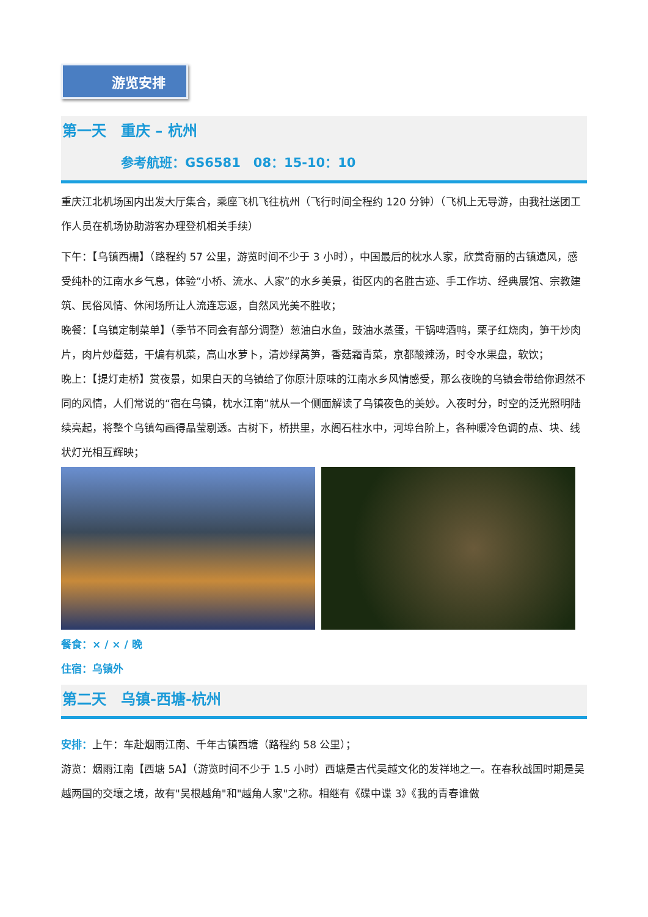游览安排
第一天　重庆 – 杭州
参考航班：GS6581　08：15-10：10
重庆江北机场国内出发大厅集合，乘座飞机飞往杭州（飞行时间全程约 120 分钟）（飞机上无导游，由我社送团工作人员在机场协助游客办理登机相关手续）
下午：【乌镇西栅】（路程约 57 公里，游览时间不少于 3 小时），中国最后的枕水人家，欣赏奇丽的古镇遗风，感受纯朴的江南水乡气息，体验“小桥、流水、人家”的水乡美景，街区内的名胜古迹、手工作坊、经典展馆、宗教建筑、民俗风情、休闲场所让人流连忘返，自然风光美不胜收；
晚餐：【乌镇定制菜单】（季节不同会有部分调整）葱油白水鱼，豉油水蒸蛋，干锅啤酒鸭，栗子红烧肉，笋干炒肉片，肉片炒蘑菇，干煸有机菜，高山水萝卜，清炒绿莴笋，香菇霜青菜，京都酸辣汤，时令水果盘，软饮；
晚上：【提灯走桥】赏夜景，如果白天的乌镇给了你原汁原味的江南水乡风情感受，那么夜晚的乌镇会带给你迥然不同的风情，人们常说的“宿在乌镇，枕水江南”就从一个侧面解读了乌镇夜色的美妙。入夜时分，时空的泛光照明陆续亮起，将整个乌镇勾画得晶莹剔透。古树下，桥拱里，水阁石柱水中，河埠台阶上，各种暖冷色调的点、块、线状灯光相互辉映；
餐食：× / × / 晚
住宿：乌镇外
第二天　乌镇-西塘-杭州
安排：上午：车赴烟雨江南、千年古镇西塘（路程约 58 公里）；
游览：烟雨江南【西塘 5A】（游览时间不少于 1.5 小时）西塘是古代吴越文化的发祥地之一。在春秋战国时期是吴越两国的交壤之境，故有"吴根越角"和"越角人家"之称。相继有《碟中谍 3》《我的青春谁做